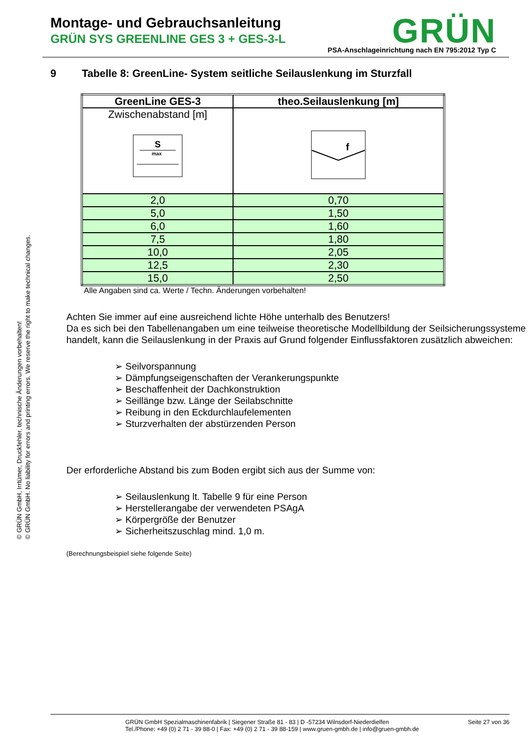Montage- und Gebrauchsanleitung
GRÜN SYS GREENLINE GES 3 + GES-3-L
GRÜN
PSA-Anschlageinrichtung nach EN 795:2012 Typ C
© GRÜN GmbH, Irrtümer, Druckfehler, technische Änderungen vorbehalten!
© GRÜN GmbH. No liability for errors and printing errors. We reserve the right to make technical changes.
9 Tabelle 8: GreenLine- System seitliche Seilauslenkung im Sturzfall
| GreenLine GES-3 | theo.Seilauslenkung [m] |
| Zwischenabstand [m] S max | f |
| 2,0 | 0,70 |
| 5,0 | 1,50 |
| 6,0 | 1,60 |
| 7,5 | 1,80 |
| 10,0 | 2,05 |
| 12,5 | 2,30 |
| 15,0 | 2,50 |
Alle Angaben sind ca. Werte / Techn. Änderungen vorbehalten!
Achten Sie immer auf eine ausreichend lichte Höhe unterhalb des Benutzers!
Da es sich bei den Tabellenangaben um eine teilweise theoretische Modellbildung der Seilsicherungssysteme handelt, kann die Seilauslenkung in der Praxis auf Grund folgender Einflussfaktoren zusätzlich abweichen:
➢ Seilvorspannung
➢ Dämpfungseigenschaften der Verankerungspunkte
➢ Beschaffenheit der Dachkonstruktion
➢ Seillänge bzw. Länge der Seilabschnitte
➢ Reibung in den Eckdurchlaufelementen
➢ Sturzverhalten der abstürzenden Person
Der erforderliche Abstand bis zum Boden ergibt sich aus der Summe von:
➢ Seilauslenkung lt. Tabelle 9 für eine Person
➢ Herstellerangabe der verwendeten PSAgA
➢ Körpergröße der Benutzer
➢ Sicherheitszuschlag mind. 1,0 m.
(Berechnungsbeispiel siehe folgende Seite)
GRÜN GmbH Spezialmaschinenfabrik | Siegener Straße 81 - 83 | D -57234 Wilnsdorf-Niederdielfen
Tel./Phone: +49 (0) 2 71 - 39 88-0 | Fax: +49 (0) 2 71 - 39 88-159 | www.gruen-gmbh.de | info@gruen-gmbh.de
Seite 27 von 36